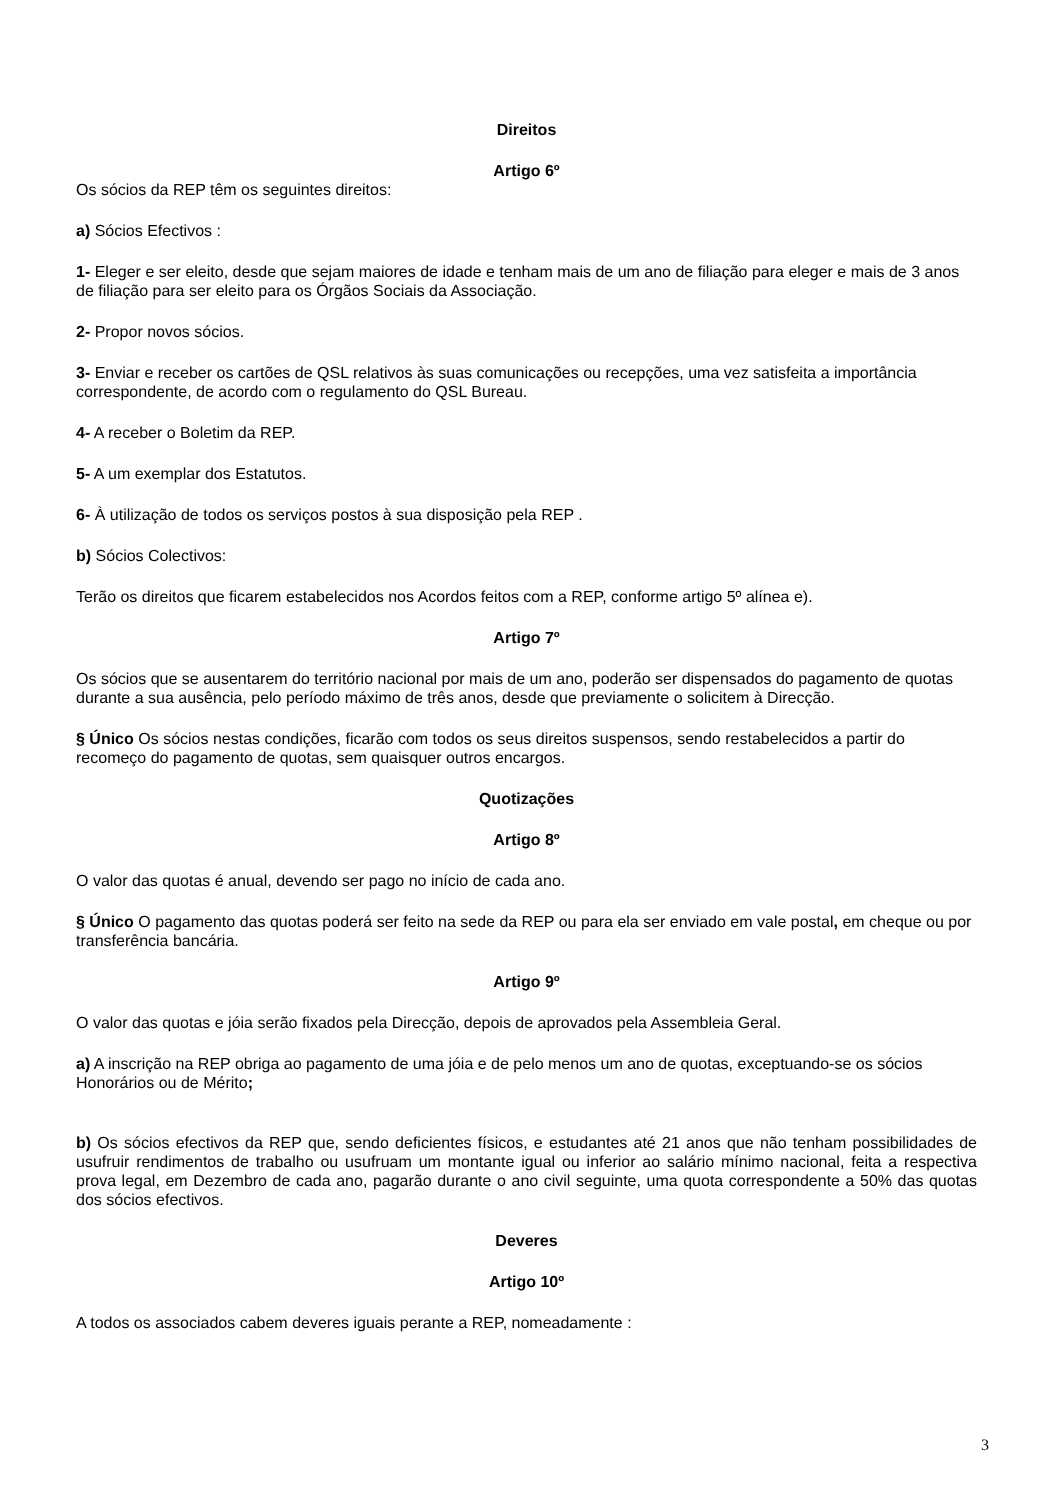Direitos
Artigo 6º
Os sócios da REP têm os seguintes direitos:
a) Sócios Efectivos :
1- Eleger e ser eleito, desde que sejam maiores de idade e tenham mais de um ano de filiação para eleger e mais de 3 anos de filiação para ser eleito para os Órgãos Sociais da Associação.
2- Propor novos sócios.
3- Enviar e receber os cartões de QSL relativos às suas comunicações ou recepções, uma vez satisfeita a importância correspondente, de acordo com o regulamento do QSL Bureau.
4- A receber o Boletim da REP.
5- A um exemplar dos Estatutos.
6- À utilização de todos os serviços postos à sua disposição pela REP .
b) Sócios Colectivos:
Terão os direitos que ficarem estabelecidos nos Acordos feitos com a REP, conforme artigo 5º alínea e).
Artigo 7º
Os sócios que se ausentarem do território nacional por mais de um ano, poderão ser dispensados do pagamento de quotas durante a sua ausência, pelo período máximo de três anos, desde que previamente o solicitem à Direcção.
§ Único Os sócios nestas condições, ficarão com todos os seus direitos suspensos, sendo restabelecidos a partir do recomeço do pagamento de quotas, sem quaisquer outros encargos.
Quotizações
Artigo 8º
O valor das quotas é anual, devendo ser pago no início de cada ano.
§ Único O pagamento das quotas poderá ser feito na sede da REP ou para ela ser enviado em vale postal, em cheque ou por transferência bancária.
Artigo 9º
O valor das quotas e jóia serão fixados pela Direcção, depois de aprovados pela Assembleia Geral.
a) A inscrição na REP obriga ao pagamento de uma jóia e de pelo menos um ano de quotas, exceptuando-se os sócios Honorários ou de Mérito;
b) Os sócios efectivos da REP que, sendo deficientes físicos, e estudantes até 21 anos que não tenham possibilidades de usufruir rendimentos de trabalho ou usufruam um montante igual ou inferior ao salário mínimo nacional, feita a respectiva prova legal, em Dezembro de cada ano, pagarão durante o ano civil seguinte, uma quota correspondente a 50% das quotas dos sócios efectivos.
Deveres
Artigo 10º
A todos os associados cabem deveres iguais perante a REP, nomeadamente :
3